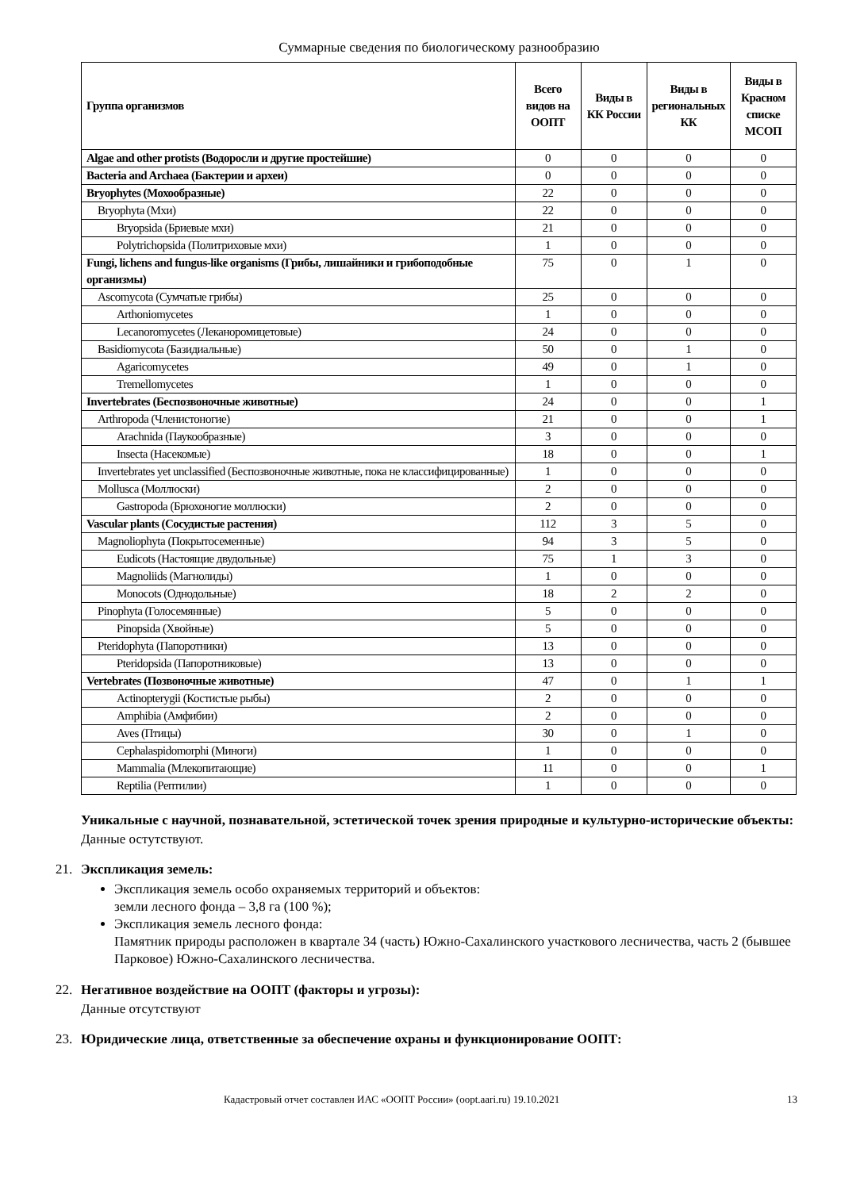Суммарные сведения по биологическому разнообразию
| Группа организмов | Всего видов на ООПТ | Виды в КК России | Виды в региональных КК | Виды в Красном списке МСОП |
| --- | --- | --- | --- | --- |
| Algae and other protists (Водоросли и другие простейшие) | 0 | 0 | 0 | 0 |
| Bacteria and Archaea (Бактерии и археи) | 0 | 0 | 0 | 0 |
| Bryophytes (Мохообразные) | 22 | 0 | 0 | 0 |
| Bryophyta (Мхи) | 22 | 0 | 0 | 0 |
| Bryopsida (Бриевые мхи) | 21 | 0 | 0 | 0 |
| Polytrichopsida (Политриховые мхи) | 1 | 0 | 0 | 0 |
| Fungi, lichens and fungus-like organisms (Грибы, лишайники и грибоподобные организмы) | 75 | 0 | 1 | 0 |
| Ascomycota (Сумчатые грибы) | 25 | 0 | 0 | 0 |
| Arthoniomycetes | 1 | 0 | 0 | 0 |
| Lecanoromycetes (Леканоромицетовые) | 24 | 0 | 0 | 0 |
| Basidiomycota (Базидиальные) | 50 | 0 | 1 | 0 |
| Agaricomycetes | 49 | 0 | 1 | 0 |
| Tremellomycetes | 1 | 0 | 0 | 0 |
| Invertebrates (Беспозвоночные животные) | 24 | 0 | 0 | 1 |
| Arthropoda (Членистоногие) | 21 | 0 | 0 | 1 |
| Arachnida (Паукообразные) | 3 | 0 | 0 | 0 |
| Insecta (Насекомые) | 18 | 0 | 0 | 1 |
| Invertebrates yet unclassified (Беспозвоночные животные, пока не классифицированные) | 1 | 0 | 0 | 0 |
| Mollusca (Моллюски) | 2 | 0 | 0 | 0 |
| Gastropoda (Брюхоногие моллюски) | 2 | 0 | 0 | 0 |
| Vascular plants (Сосудистые растения) | 112 | 3 | 5 | 0 |
| Magnoliophyta (Покрытосеменные) | 94 | 3 | 5 | 0 |
| Eudicots (Настоящие двудольные) | 75 | 1 | 3 | 0 |
| Magnoliids (Магнолиды) | 1 | 0 | 0 | 0 |
| Monocots (Однодольные) | 18 | 2 | 2 | 0 |
| Pinophyta (Голосемянные) | 5 | 0 | 0 | 0 |
| Pinopsida (Хвойные) | 5 | 0 | 0 | 0 |
| Pteridophyta (Папоротники) | 13 | 0 | 0 | 0 |
| Pteridopsida (Папоротниковые) | 13 | 0 | 0 | 0 |
| Vertebrates (Позвоночные животные) | 47 | 0 | 1 | 1 |
| Actinopterygii (Костистые рыбы) | 2 | 0 | 0 | 0 |
| Amphibia (Амфибии) | 2 | 0 | 0 | 0 |
| Aves (Птицы) | 30 | 0 | 1 | 0 |
| Cephalaspidomorphi (Миноги) | 1 | 0 | 0 | 0 |
| Mammalia (Млекопитающие) | 11 | 0 | 0 | 1 |
| Reptilia (Рептилии) | 1 | 0 | 0 | 0 |
Уникальные с научной, познавательной, эстетической точек зрения природные и культурно-исторические объекты:
Данные остутствуют.
21. Экспликация земель:
Экспликация земель особо охраняемых территорий и объектов:
земли лесного фонда – 3,8 га (100 %);
Экспликация земель лесного фонда:
Памятник природы расположен в квартале 34 (часть) Южно-Сахалинского участкового лесничества, часть 2 (бывшее Парковое) Южно-Сахалинского лесничества.
22. Негативное воздействие на ООПТ (факторы и угрозы):
Данные отсутствуют
23. Юридические лица, ответственные за обеспечение охраны и функционирование ООПТ:
Кадастровый отчет составлен ИАС «ООПТ России» (oopt.aari.ru) 19.10.2021 13